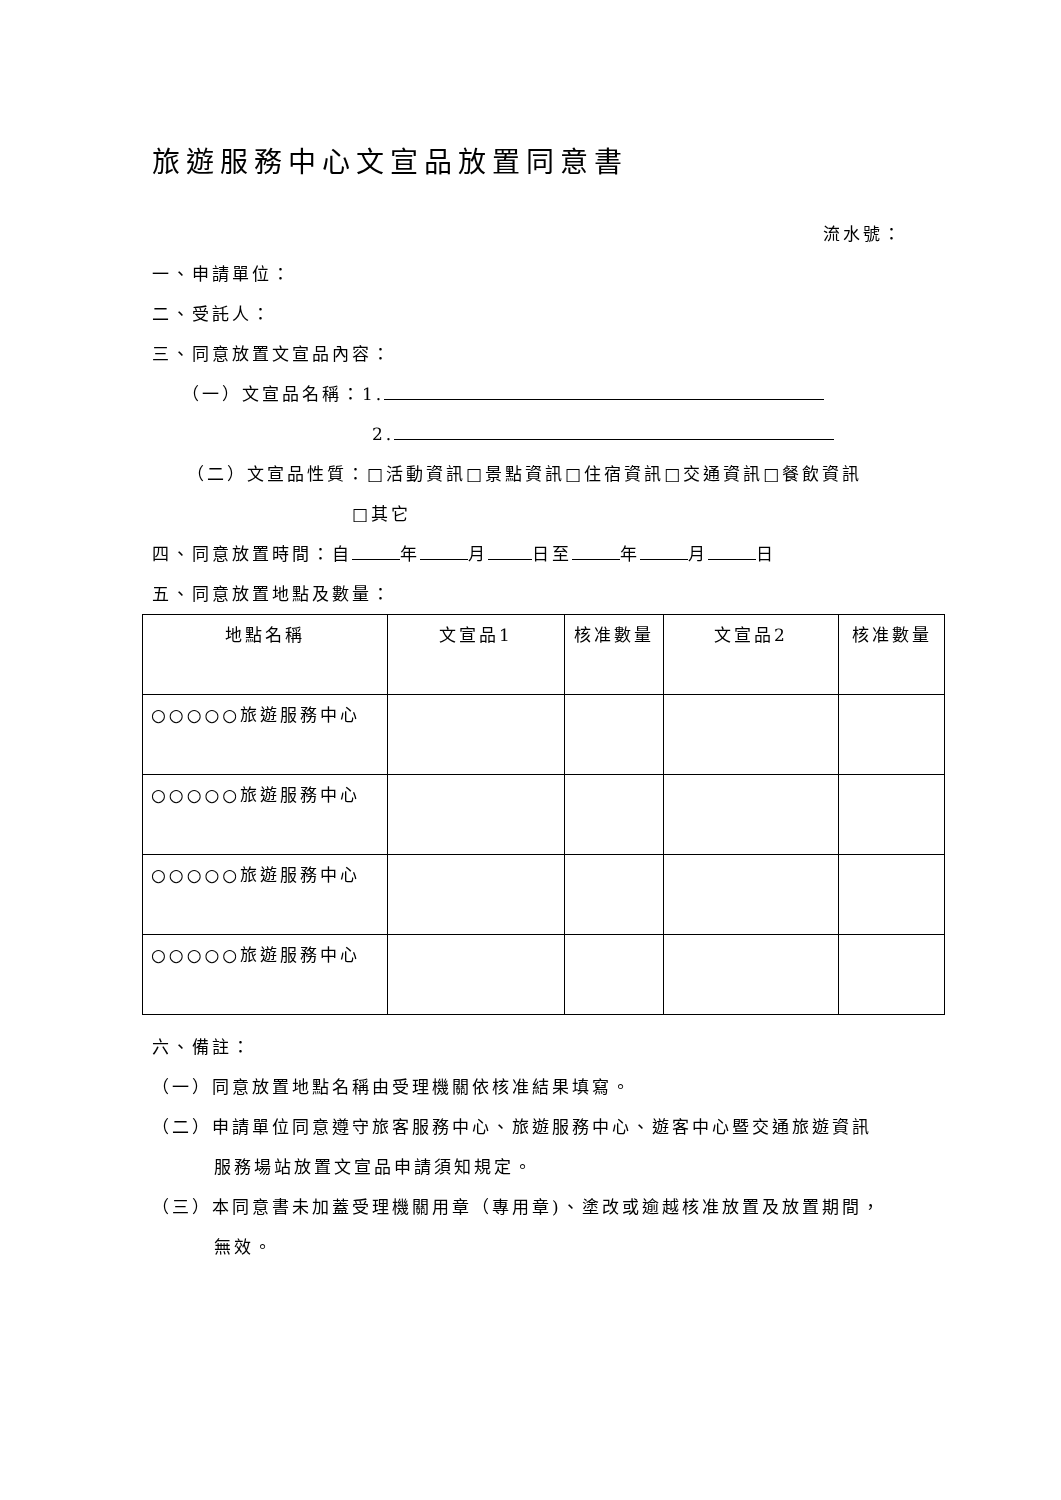旅遊服務中心文宣品放置同意書
流水號：
一、申請單位：
二、受託人：
三、同意放置文宣品內容：
（一）文宣品名稱：1.
2.
（二）文宣品性質：□活動資訊□景點資訊□住宿資訊□交通資訊□餐飲資訊
□其它
四、同意放置時間：自 年 月 日至 年 月 日
五、同意放置地點及數量：
| 地點名稱 | 文宣品1 | 核准數量 | 文宣品2 | 核准數量 |
| --- | --- | --- | --- | --- |
| ○○○○○旅遊服務中心 | | | | |
| ○○○○○旅遊服務中心 | | | | |
| ○○○○○旅遊服務中心 | | | | |
| ○○○○○旅遊服務中心 | | | | |
六、備註：
（一）同意放置地點名稱由受理機關依核准結果填寫。
（二）申請單位同意遵守旅客服務中心、旅遊服務中心、遊客中心暨交通旅遊資訊
服務場站放置文宣品申請須知規定。
（三）本同意書未加蓋受理機關用章（專用章)、塗改或逾越核准放置及放置期間，
無效。